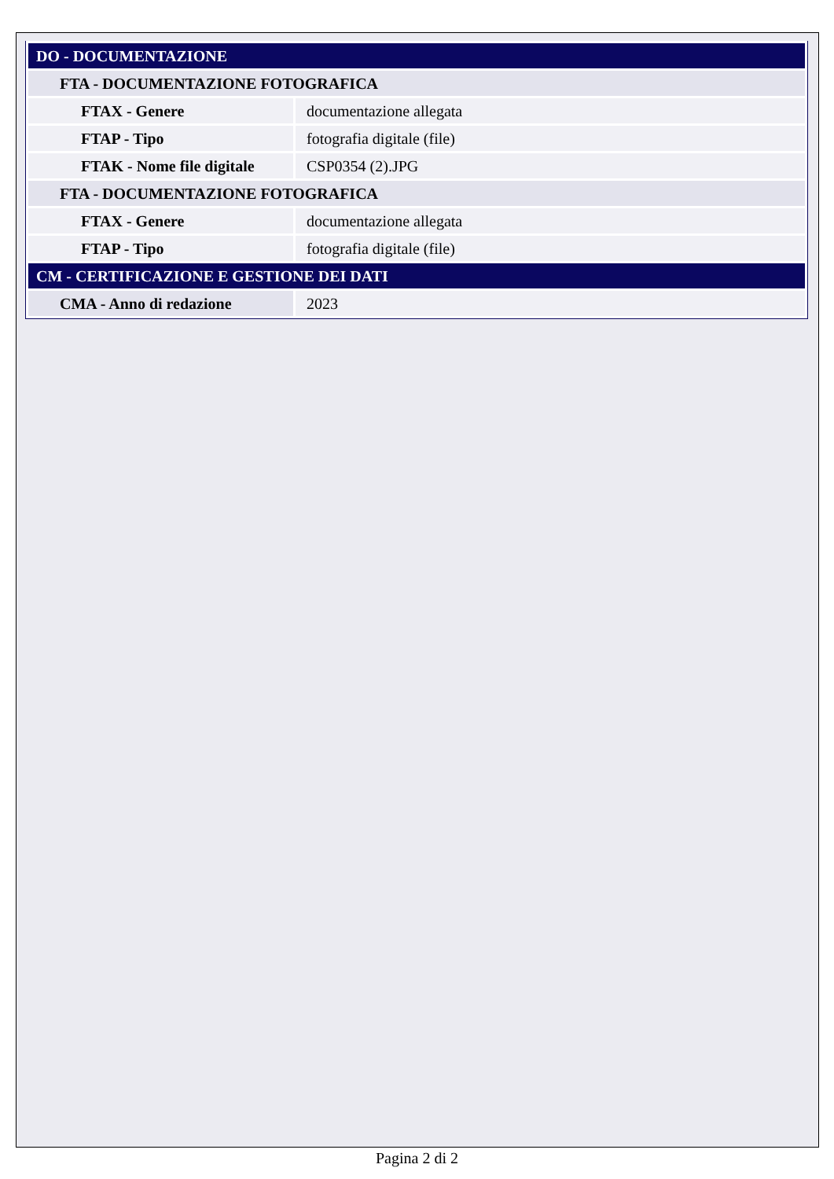| DO - DOCUMENTAZIONE | |
| FTA - DOCUMENTAZIONE FOTOGRAFICA | |
| FTAX - Genere | documentazione allegata |
| FTAP - Tipo | fotografia digitale (file) |
| FTAK - Nome file digitale | CSP0354 (2).JPG |
| FTA - DOCUMENTAZIONE FOTOGRAFICA | |
| FTAX - Genere | documentazione allegata |
| FTAP - Tipo | fotografia digitale (file) |
| CM - CERTIFICAZIONE E GESTIONE DEI DATI | |
| CMA - Anno di redazione | 2023 |
Pagina 2 di 2